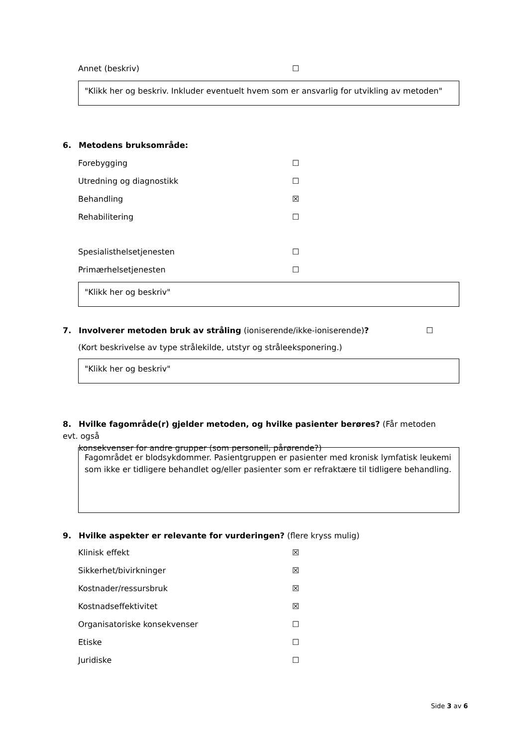Annet (beskriv) ☐
"Klikk her og beskriv. Inkluder eventuelt hvem som er ansvarlig for utvikling av metoden"
6. Metodens bruksområde:
Forebygging ☐
Utredning og diagnostikk ☐
Behandling ☒
Rehabilitering ☐
Spesialisthelsetjenesten ☐
Primærhelsetjenesten ☐
"Klikk her og beskriv"
7. Involverer metoden bruk av stråling (ioniserende/ikke-ioniserende)? ☐
(Kort beskrivelse av type strålekilde, utstyr og stråleeksponering.)
"Klikk her og beskriv"
8. Hvilke fagområde(r) gjelder metoden, og hvilke pasienter berøres? (Får metoden evt. også
konsekvenser for andre grupper (som personell, pårørende?)
Fagområdet er blodsykdommer. Pasientgruppen er pasienter med kronisk lymfatisk leukemi som ikke er tidligere behandlet og/eller pasienter som er refraktære til tidligere behandling.
9. Hvilke aspekter er relevante for vurderingen? (flere kryss mulig)
Klinisk effekt ☒
Sikkerhet/bivirkninger ☒
Kostnader/ressursbruk ☒
Kostnadseffektivitet ☒
Organisatoriske konsekvenser ☐
Etiske ☐
Juridiske ☐
Side 3 av 6